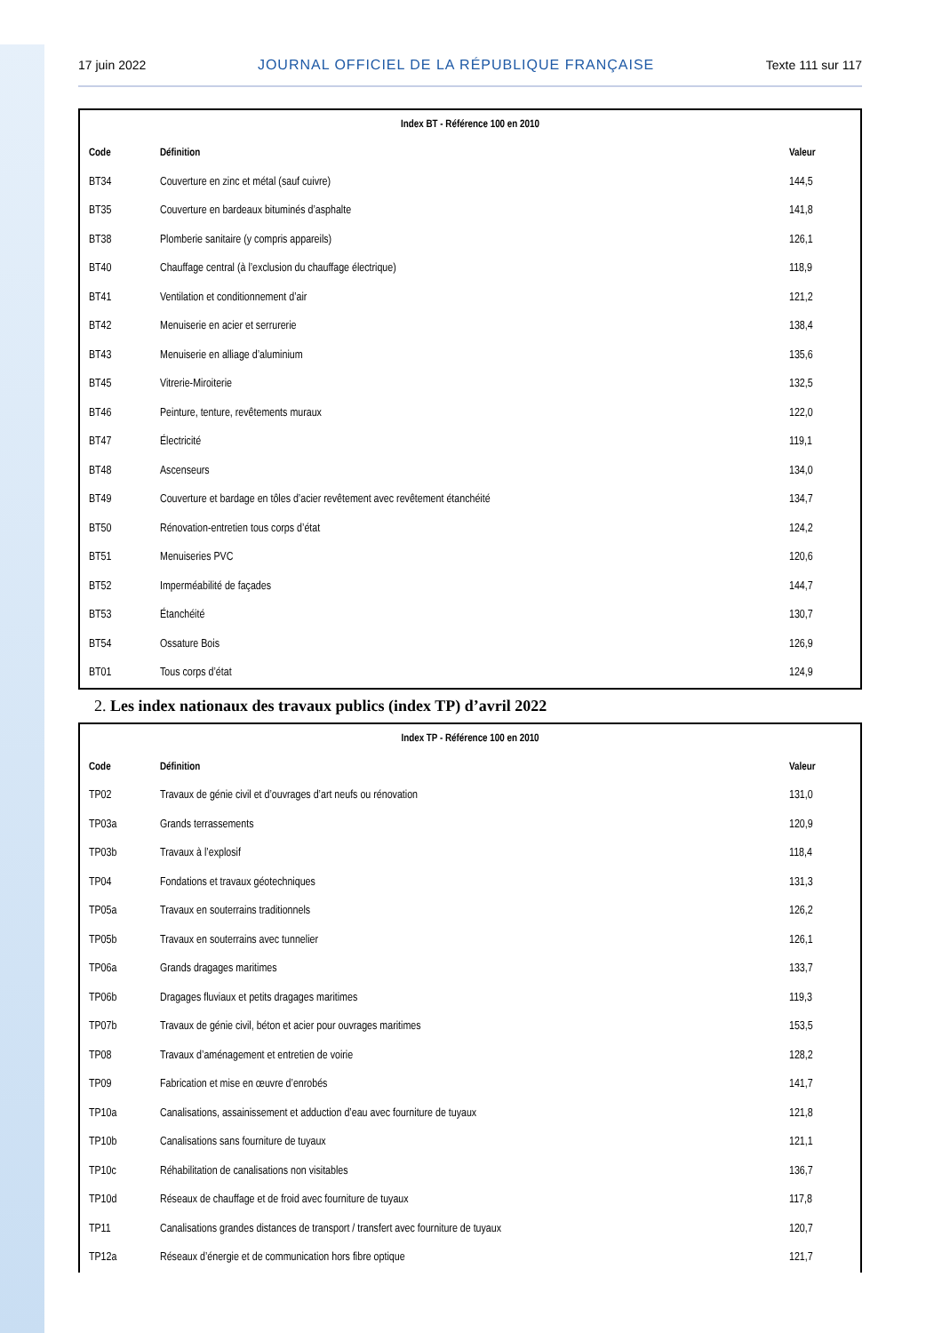17 juin 2022 JOURNAL OFFICIEL DE LA RÉPUBLIQUE FRANÇAISE Texte 111 sur 117
| Index BT - Référence 100 en 2010 | | |
| --- | --- | --- |
| Code | Définition | Valeur |
| BT34 | Couverture en zinc et métal (sauf cuivre) | 144,5 |
| BT35 | Couverture en bardeaux bituminés d’asphalte | 141,8 |
| BT38 | Plomberie sanitaire (y compris appareils) | 126,1 |
| BT40 | Chauffage central (à l’exclusion du chauffage électrique) | 118,9 |
| BT41 | Ventilation et conditionnement d’air | 121,2 |
| BT42 | Menuiserie en acier et serrurerie | 138,4 |
| BT43 | Menuiserie en alliage d’aluminium | 135,6 |
| BT45 | Vitrerie-Miroiterie | 132,5 |
| BT46 | Peinture, tenture, revêtements muraux | 122,0 |
| BT47 | Électricité | 119,1 |
| BT48 | Ascenseurs | 134,0 |
| BT49 | Couverture et bardage en tôles d’acier revêtement avec revêtement étanchéité | 134,7 |
| BT50 | Rénovation-entretien tous corps d’état | 124,2 |
| BT51 | Menuiseries PVC | 120,6 |
| BT52 | Imperméabilité de façades | 144,7 |
| BT53 | Étanchéité | 130,7 |
| BT54 | Ossature Bois | 126,9 |
| BT01 | Tous corps d’état | 124,9 |
2. Les index nationaux des travaux publics (index TP) d’avril 2022
| Index TP - Référence 100 en 2010 | | |
| --- | --- | --- |
| Code | Définition | Valeur |
| TP02 | Travaux de génie civil et d’ouvrages d’art neufs ou rénovation | 131,0 |
| TP03a | Grands terrassements | 120,9 |
| TP03b | Travaux à l’explosif | 118,4 |
| TP04 | Fondations et travaux géotechniques | 131,3 |
| TP05a | Travaux en souterrains traditionnels | 126,2 |
| TP05b | Travaux en souterrains avec tunnelier | 126,1 |
| TP06a | Grands dragages maritimes | 133,7 |
| TP06b | Dragages fluviaux et petits dragages maritimes | 119,3 |
| TP07b | Travaux de génie civil, béton et acier pour ouvrages maritimes | 153,5 |
| TP08 | Travaux d’aménagement et entretien de voirie | 128,2 |
| TP09 | Fabrication et mise en œuvre d’enrobés | 141,7 |
| TP10a | Canalisations, assainissement et adduction d’eau avec fourniture de tuyaux | 121,8 |
| TP10b | Canalisations sans fourniture de tuyaux | 121,1 |
| TP10c | Réhabilitation de canalisations non visitables | 136,7 |
| TP10d | Réseaux de chauffage et de froid avec fourniture de tuyaux | 117,8 |
| TP11 | Canalisations grandes distances de transport / transfert avec fourniture de tuyaux | 120,7 |
| TP12a | Réseaux d’énergie et de communication hors fibre optique | 121,7 |